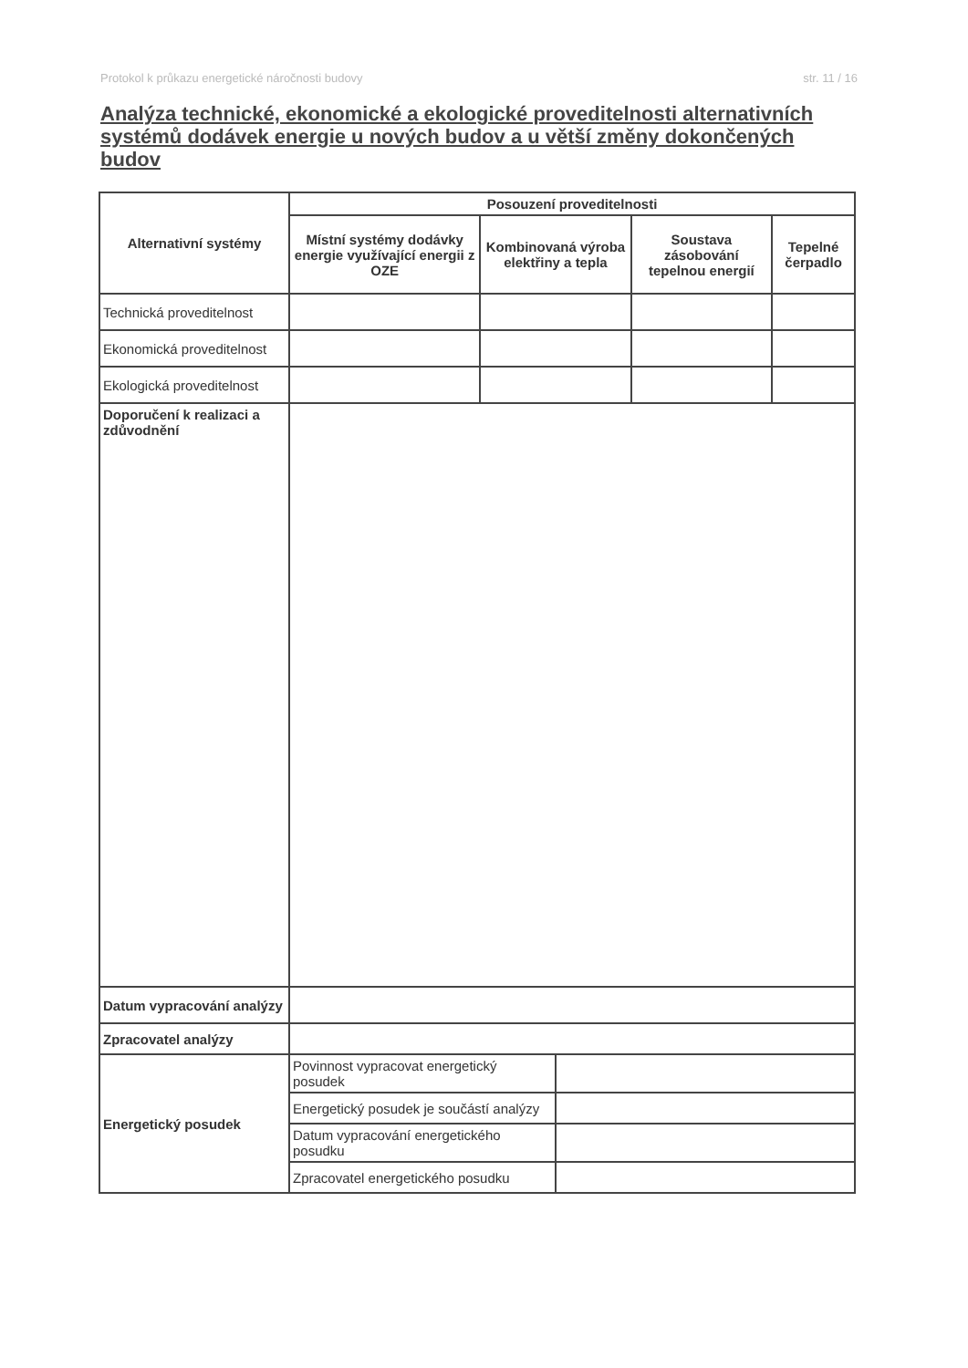Protokol k průkazu energetické náročnosti budovy str. 11 / 16
Analýza technické, ekonomické a ekologické proveditelnosti alternativních systémů dodávek energie u nových budov a u větší změny dokončených budov
| Alternativní systémy | Posouzení proveditelnosti | | | | |
| --- | --- | --- | --- | --- | --- |
| | Místní systémy dodávky energie využívající energii z OZE | Kombinovaná výroba elektřiny a tepla | | Soustava zásobování tepelnou energií | Tepelné čerpadlo |
| Technická proveditelnost | | | | | |
| Ekonomická proveditelnost | | | | | |
| Ekologická proveditelnost | | | | | |
| Doporučení k realizaci a zdůvodnění | | | | | |
| Datum vypracování analýzy | | | | | |
| Zpracovatel analýzy | | | | | |
| Energetický posudek | Povinnost vypracovat energetický posudek | | | | |
| | Energetický posudek je součástí analýzy | | | | |
| | Datum vypracování energetického posudku | | | | |
| | Zpracovatel energetického posudku | | | | |